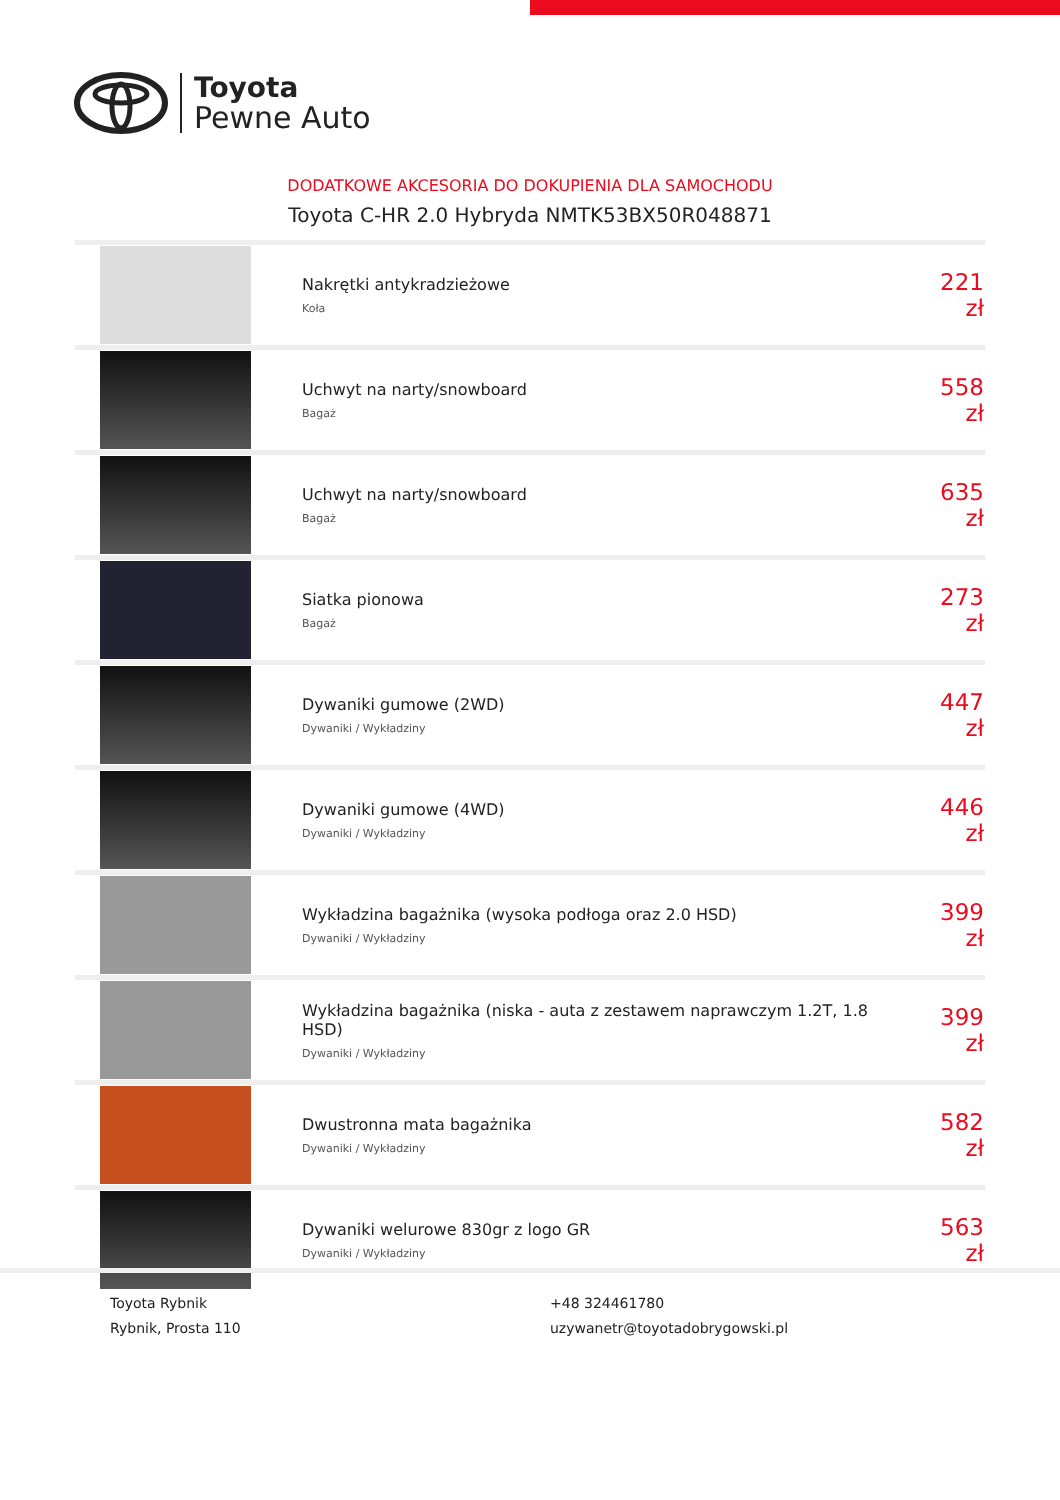Toyota
Pewne Auto
DODATKOWE AKCESORIA DO DOKUPIENIA DLA SAMOCHODU
Toyota C-HR 2.0 Hybryda NMTK53BX50R048871
| | Nakrętki antykradzieżowe Koła | 221 zł |
| | Uchwyt na narty/snowboard Bagaż | 558 zł |
| | Uchwyt na narty/snowboard Bagaż | 635 zł |
| | Siatka pionowa Bagaż | 273 zł |
| | Dywaniki gumowe (2WD) Dywaniki / Wykładziny | 447 zł |
| | Dywaniki gumowe (4WD) Dywaniki / Wykładziny | 446 zł |
| | Wykładzina bagażnika (wysoka podłoga oraz 2.0 HSD) Dywaniki / Wykładziny | 399 zł |
| | Wykładzina bagażnika (niska - auta z zestawem naprawczym 1.2T, 1.8 HSD) Dywaniki / Wykładziny | 399 zł |
| | Dwustronna mata bagażnika Dywaniki / Wykładziny | 582 zł |
| | Dywaniki welurowe 830gr z logo GR Dywaniki / Wykładziny | 563 zł |
Toyota Rybnik
Rybnik, Prosta 110
+48 324461780
uzywanetr@toyotadobrygowski.pl